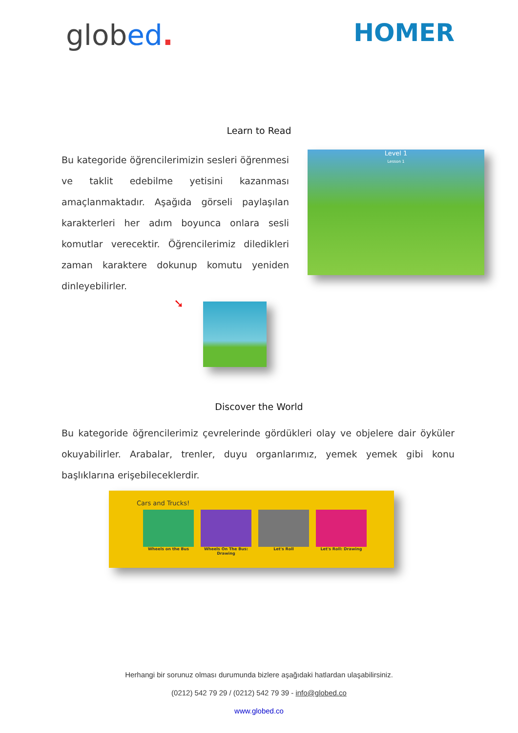globed.
HOMER
Learn to Read
Bu kategoride öğrencilerimizin sesleri öğrenmesi ve taklit edebilme yetisini kazanması amaçlanmaktadır. Aşağıda görseli paylaşılan karakterleri her adım boyunca onlara sesli komutlar verecektir. Öğrencilerimiz diledikleri zaman karaktere dokunup komutu yeniden dinleyebilirler.
➘
Level 1
Lesson 1
Discover the World
Bu kategoride öğrencilerimiz çevrelerinde gördükleri olay ve objelere dair öyküler okuyabilirler. Arabalar, trenler, duyu organlarımız, yemek yemek gibi konu başlıklarına erişebileceklerdir.
Cars and Trucks!
Wheels on the Bus Wheels On The Bus: Drawing
Let's Roll Let's Roll: Drawing
Herhangi bir sorunuz olması durumunda bizlere aşağıdaki hatlardan ulaşabilirsiniz.
(0212) 542 79 29 / (0212) 542 79 39 - info@globed.co
www.globed.co